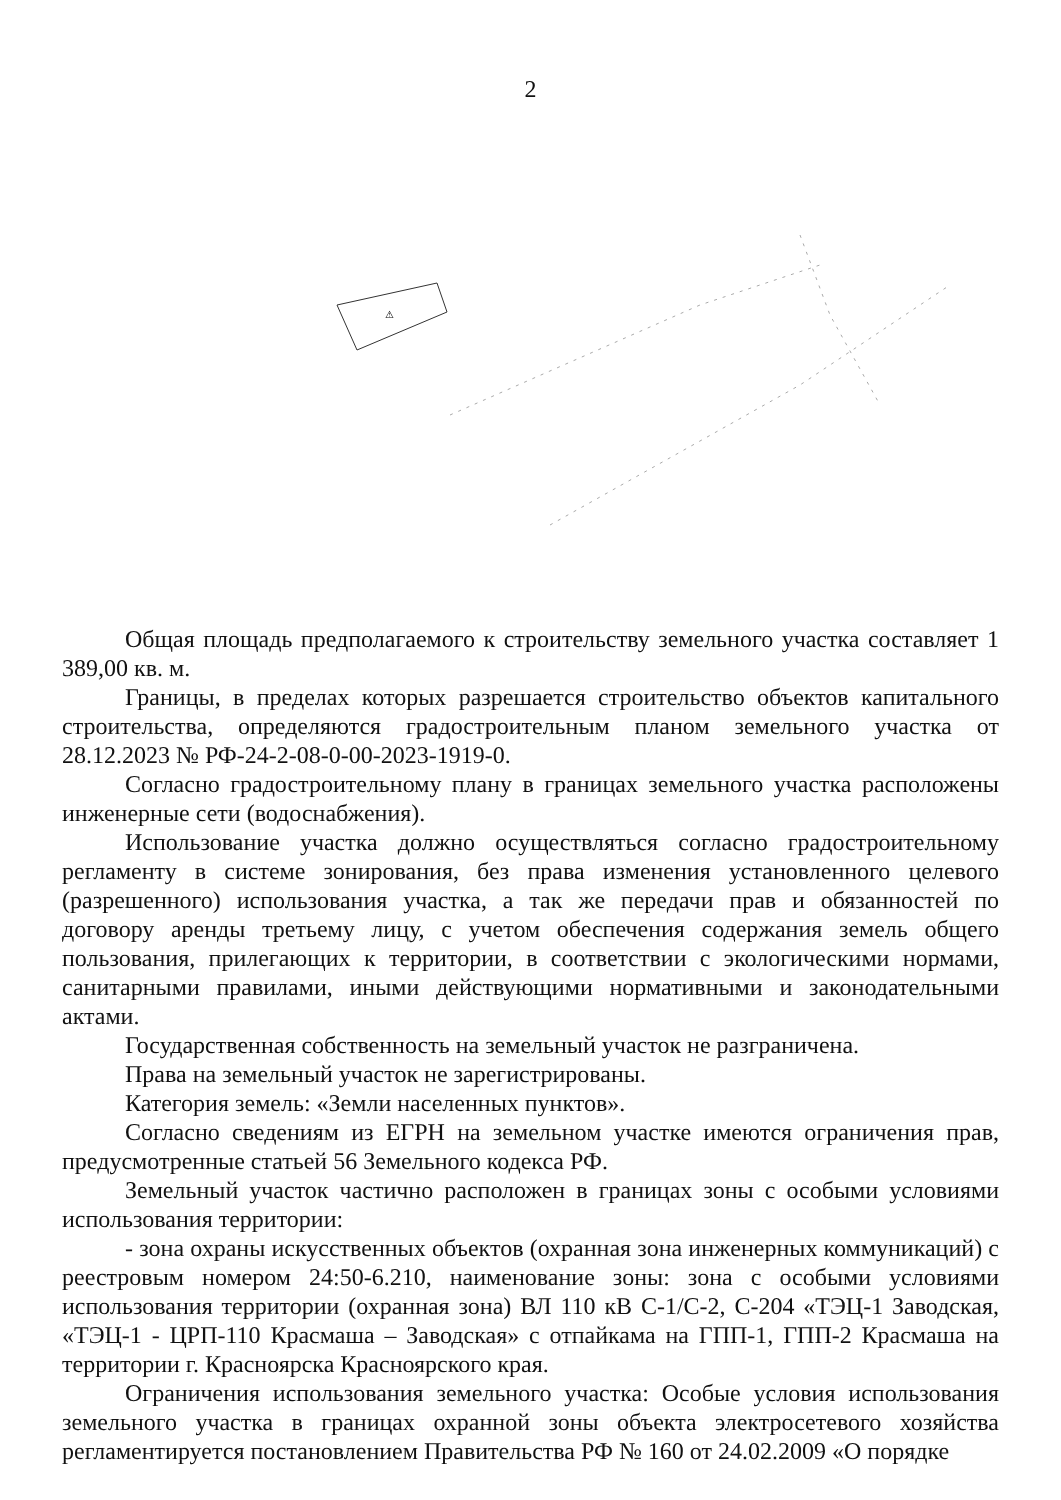2
⚠
Общая площадь предполагаемого к строительству земельного участка составляет 1 389,00 кв. м.
Границы, в пределах которых разрешается строительство объектов капитального строительства, определяются градостроительным планом земельного участка от 28.12.2023 № РФ-24-2-08-0-00-2023-1919-0.
Согласно градостроительному плану в границах земельного участка расположены инженерные сети (водоснабжения).
Использование участка должно осуществляться согласно градостроительному регламенту в системе зонирования, без права изменения установленного целевого (разрешенного) использования участка, а так же передачи прав и обязанностей по договору аренды третьему лицу, с учетом обеспечения содержания земель общего пользования, прилегающих к территории, в соответствии с экологическими нормами, санитарными правилами, иными действующими нормативными и законодательными актами.
Государственная собственность на земельный участок не разграничена.
Права на земельный участок не зарегистрированы.
Категория земель: «Земли населенных пунктов».
Согласно сведениям из ЕГРН на земельном участке имеются ограничения прав, предусмотренные статьей 56 Земельного кодекса РФ.
Земельный участок частично расположен в границах зоны с особыми условиями использования территории:
- зона охраны искусственных объектов (охранная зона инженерных коммуникаций) с реестровым номером 24:50-6.210, наименование зоны: зона с особыми условиями использования территории (охранная зона) ВЛ 110 кВ С-1/С-2, С-204 «ТЭЦ-1 Заводская, «ТЭЦ-1 - ЦРП-110 Красмаша – Заводская» с отпайкама на ГПП-1, ГПП-2 Красмаша на территории г. Красноярска Красноярского края.
Ограничения использования земельного участка: Особые условия использования земельного участка в границах охранной зоны объекта электросетевого хозяйства регламентируется постановлением Правительства РФ № 160 от 24.02.2009 «О порядке